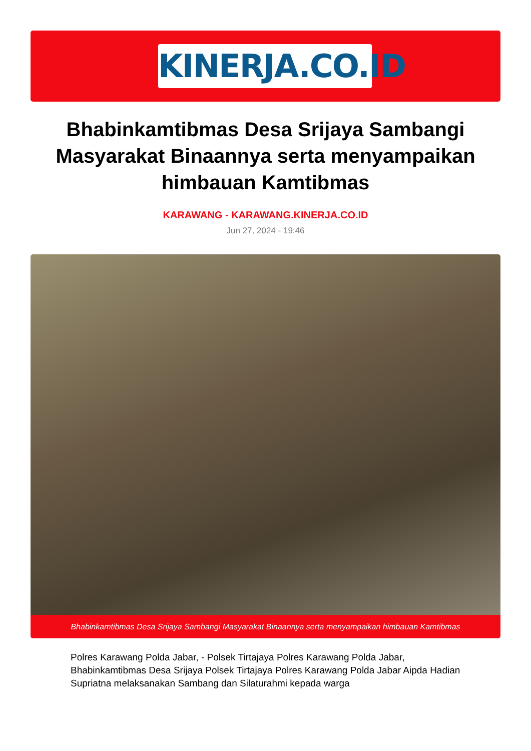KINERJA.CO.ID
Bhabinkamtibmas Desa Srijaya Sambangi Masyarakat Binaannya serta menyampaikan himbauan Kamtibmas
KARAWANG - KARAWANG.KINERJA.CO.ID
Jun 27, 2024 - 19:46
Bhabinkamtibmas Desa Srijaya Sambangi Masyarakat Binaannya serta menyampaikan himbauan Kamtibmas
Polres Karawang Polda Jabar, - Polsek Tirtajaya Polres Karawang Polda Jabar, Bhabinkamtibmas Desa Srijaya Polsek Tirtajaya Polres Karawang Polda Jabar Aipda Hadian Supriatna melaksanakan Sambang dan Silaturahmi kepada warga